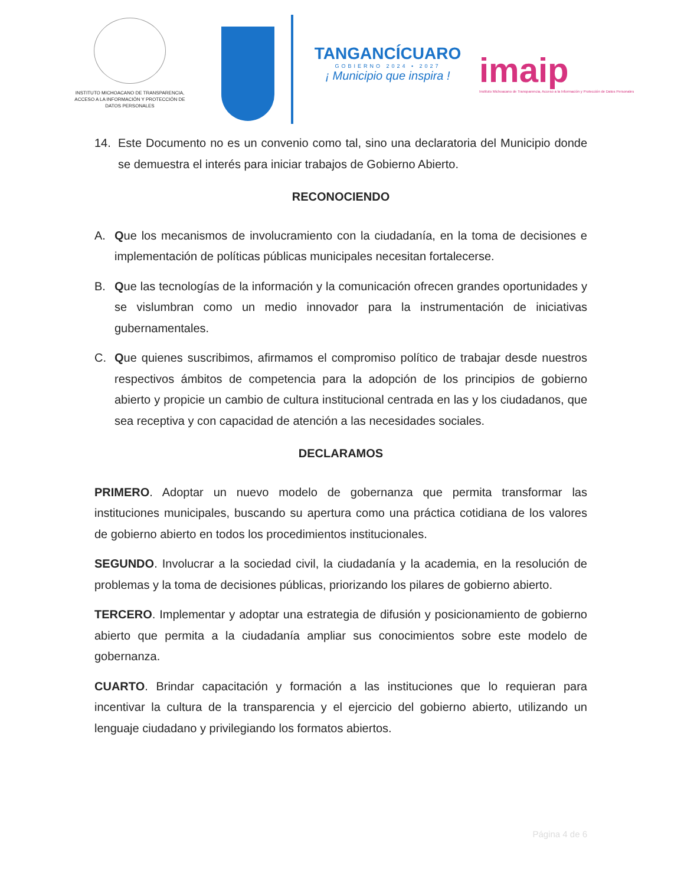INSTITUTO MICHOACANO DE TRANSPARENCIA,
ACCESO A LA INFORMACIÓN Y PROTECCIÓN DE
DATOS PERSONALES
TANGANCÍCUARO
GOBIERNO 2024 • 2027
¡ Municipio que inspira !
imaip
Instituto Michoacano de Transparencia, Acceso a la Información y Protección de Datos Personales
14. Este Documento no es un convenio como tal, sino una declaratoria del Municipio donde se demuestra el interés para iniciar trabajos de Gobierno Abierto.
RECONOCIENDO
A. Que los mecanismos de involucramiento con la ciudadanía, en la toma de decisiones e implementación de políticas públicas municipales necesitan fortalecerse.
B. Que las tecnologías de la información y la comunicación ofrecen grandes oportunidades y se vislumbran como un medio innovador para la instrumentación de iniciativas gubernamentales.
C. Que quienes suscribimos, afirmamos el compromiso político de trabajar desde nuestros respectivos ámbitos de competencia para la adopción de los principios de gobierno abierto y propicie un cambio de cultura institucional centrada en las y los ciudadanos, que sea receptiva y con capacidad de atención a las necesidades sociales.
DECLARAMOS
PRIMERO. Adoptar un nuevo modelo de gobernanza que permita transformar las instituciones municipales, buscando su apertura como una práctica cotidiana de los valores de gobierno abierto en todos los procedimientos institucionales.
SEGUNDO. Involucrar a la sociedad civil, la ciudadanía y la academia, en la resolución de problemas y la toma de decisiones públicas, priorizando los pilares de gobierno abierto.
TERCERO. Implementar y adoptar una estrategia de difusión y posicionamiento de gobierno abierto que permita a la ciudadanía ampliar sus conocimientos sobre este modelo de gobernanza.
CUARTO. Brindar capacitación y formación a las instituciones que lo requieran para incentivar la cultura de la transparencia y el ejercicio del gobierno abierto, utilizando un lenguaje ciudadano y privilegiando los formatos abiertos.
Página 4 de 6